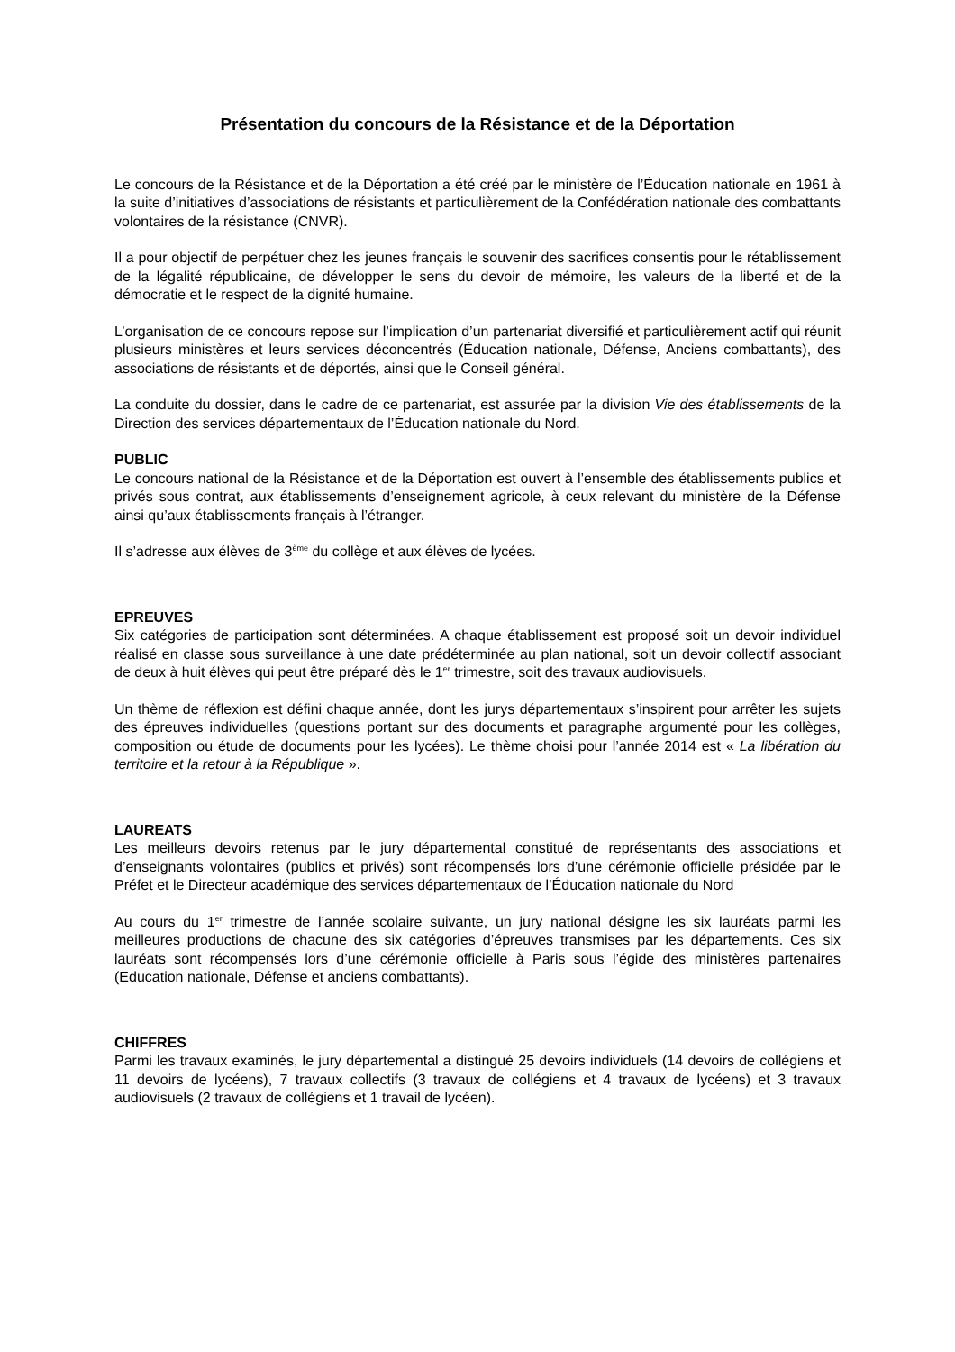Présentation du concours de la Résistance et de la Déportation
Le concours de la Résistance et de la Déportation a été créé par le ministère de l’Éducation nationale en 1961 à la suite d’initiatives d’associations de résistants et particulièrement de la Confédération nationale des combattants volontaires de la résistance (CNVR).
Il a pour objectif de perpétuer chez les jeunes français le souvenir des sacrifices consentis pour le rétablissement de la légalité républicaine, de développer le sens du devoir de mémoire, les valeurs de la liberté et de la démocratie et le respect de la dignité humaine.
L’organisation de ce concours repose sur l’implication d’un partenariat diversifié et particulièrement actif qui réunit plusieurs ministères et leurs services déconcentrés (Éducation nationale, Défense, Anciens combattants), des associations de résistants et de déportés, ainsi que le Conseil général.
La conduite du dossier, dans le cadre de ce partenariat, est assurée par la division Vie des établissements de la Direction des services départementaux de l’Éducation nationale du Nord.
PUBLIC
Le concours national de la Résistance et de la Déportation est ouvert à l’ensemble des établissements publics et privés sous contrat, aux établissements d’enseignement agricole, à ceux relevant du ministère de la Défense ainsi qu’aux établissements français à l’étranger.
Il s’adresse aux élèves de 3<sup>ème</sup> du collège et aux élèves de lycées.
EPREUVES
Six catégories de participation sont déterminées. A chaque établissement est proposé soit un devoir individuel réalisé en classe sous surveillance à une date prédéterminée au plan national, soit un devoir collectif associant de deux à huit élèves qui peut être préparé dès le 1<sup>er</sup> trimestre, soit des travaux audiovisuels.
Un thème de réflexion est défini chaque année, dont les jurys départementaux s’inspirent pour arrêter les sujets des épreuves individuelles (questions portant sur des documents et paragraphe argumenté pour les collèges, composition ou étude de documents pour les lycées). Le thème choisi pour l’année 2014 est « La libération du territoire et la retour à la République ».
LAUREATS
Les meilleurs devoirs retenus par le jury départemental constitué de représentants des associations et d’enseignants volontaires (publics et privés) sont récompensés lors d’une cérémonie officielle présidée par le Préfet et le Directeur académique des services départementaux de l’Éducation nationale du Nord
Au cours du 1<sup>er</sup> trimestre de l’année scolaire suivante, un jury national désigne les six lauréats parmi les meilleures productions de chacune des six catégories d’épreuves transmises par les départements. Ces six lauréats sont récompensés lors d’une cérémonie officielle à Paris sous l’égide des ministères partenaires (Education nationale, Défense et anciens combattants).
CHIFFRES
Parmi les travaux examinés, le jury départemental a distingué 25 devoirs individuels (14 devoirs de collégiens et 11 devoirs de lycéens), 7 travaux collectifs (3 travaux de collégiens et 4 travaux de lycéens) et 3 travaux audiovisuels (2 travaux de collégiens et 1 travail de lycéen).